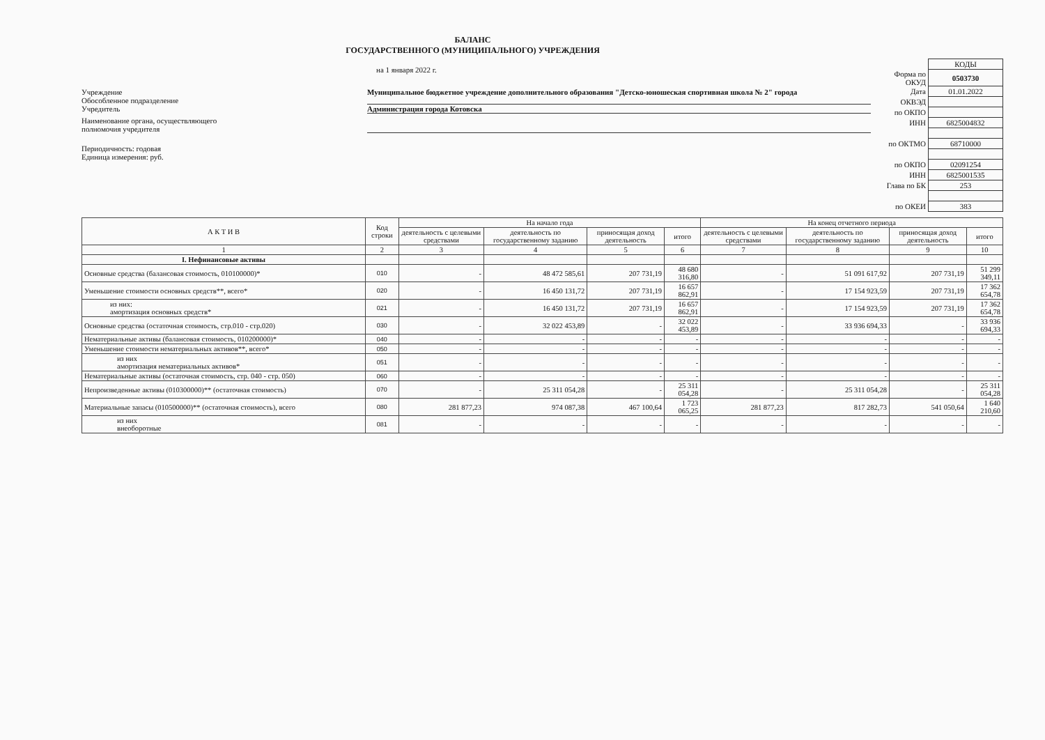БАЛАНС
ГОСУДАРСТВЕННОГО (МУНИЦИПАЛЬНОГО) УЧРЕЖДЕНИЯ
на 1 января 2022 г.
Учреждение
Обособленное подразделение
Муниципальное бюджетное учреждение дополнительного образования "Детско-юношеская спортивная школа № 2" города
Учредитель Администрация города Котовска
Наименование органа, осуществляющего
полномочия учредителя
Периодичность: годовая
Единица измерения: руб.
| | КОДЫ |
| Форма по ОКУД | 0503730 |
| Дата | 01.01.2022 |
| ОКВЭД | |
| по ОКПО | |
| ИНН | 6825004832 |
| по ОКТМО | 68710000 |
| по ОКПО | 02091254 |
| ИНН | 6825001535 |
| Глава по БК | 253 |
| по ОКЕИ | 383 |
| А К Т И В | Код строки | На начало года | | | | На конец отчетного периода | | | |
| --- | --- | --- | --- | --- | --- | --- | --- | --- | --- |
| | | деятельность с целевыми средствами | деятельность по государственному заданию | приносящая доход деятельность | итого | деятельность с целевыми средствами | деятельность по государственному заданию | приносящая доход деятельность | итого |
| 1 | 2 | 3 | 4 | 5 | 6 | 7 | 8 | 9 | 10 |
| I. Нефинансовые активы | | | | | | | | | |
| Основные средства (балансовая стоимость, 010100000)* | 010 | - | 48 472 585,61 | 207 731,19 | 48 680 316,80 | - | 51 091 617,92 | 207 731,19 | 51 299 349,11 |
| Уменьшение стоимости основных средств**, всего* | 020 | - | 16 450 131,72 | 207 731,19 | 16 657 862,91 | - | 17 154 923,59 | 207 731,19 | 17 362 654,78 |
| из них: амортизация основных средств* | 021 | - | 16 450 131,72 | 207 731,19 | 16 657 862,91 | - | 17 154 923,59 | 207 731,19 | 17 362 654,78 |
| Основные средства (остаточная стоимость, стр.010 - стр.020) | 030 | - | 32 022 453,89 | - | 32 022 453,89 | - | 33 936 694,33 | - | 33 936 694,33 |
| Нематериальные активы (балансовая стоимость, 010200000)* | 040 | - | - | - | - | - | - | - | - |
| Уменьшение стоимости нематериальных активов**, всего* | 050 | - | - | - | - | - | - | - | - |
| из них амортизация нематериальных активов* | 051 | - | - | - | - | - | - | - | - |
| Нематериальные активы (остаточная стоимость, стр. 040 - стр. 050) | 060 | - | - | - | - | - | - | - | - |
| Непроизведенные активы (010300000)** (остаточная стоимость) | 070 | - | 25 311 054,28 | - | 25 311 054,28 | - | 25 311 054,28 | - | 25 311 054,28 |
| Материальные запасы (010500000)** (остаточная стоимость), всего | 080 | 281 877,23 | 974 087,38 | 467 100,64 | 1 723 065,25 | 281 877,23 | 817 282,73 | 541 050,64 | 1 640 210,60 |
| из них внеоборотные | 081 | - | - | - | - | - | - | - | - |